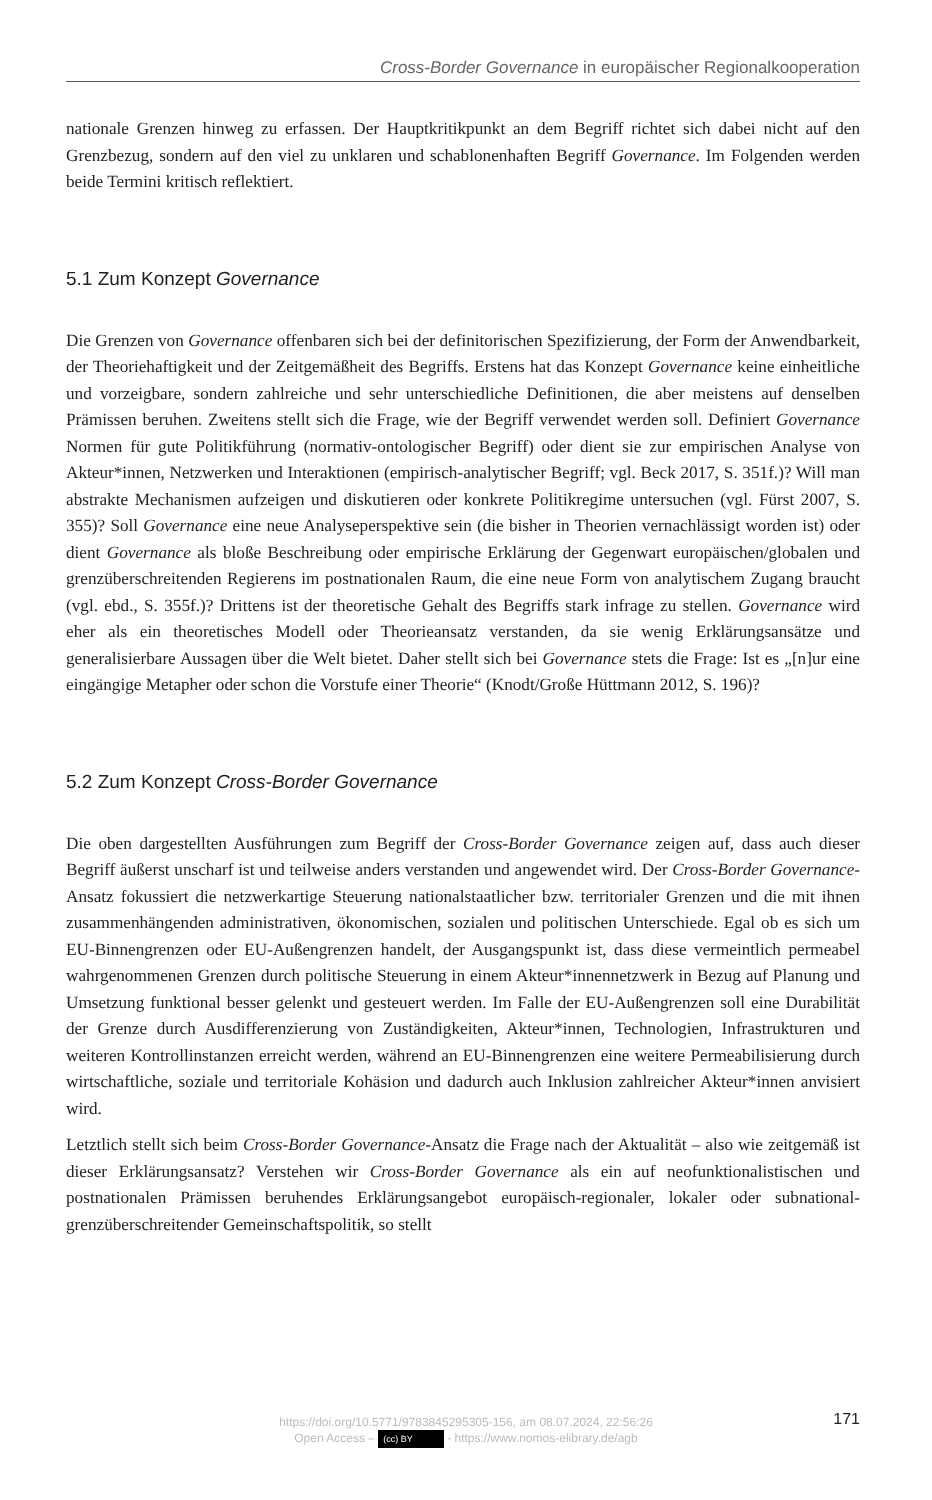Cross-Border Governance in europäischer Regionalkooperation
nationale Grenzen hinweg zu erfassen. Der Hauptkritikpunkt an dem Begriff richtet sich dabei nicht auf den Grenzbezug, sondern auf den viel zu unklaren und schablonenhaften Begriff Governance. Im Folgenden werden beide Termini kritisch reflektiert.
5.1 Zum Konzept Governance
Die Grenzen von Governance offenbaren sich bei der definitorischen Spezifizierung, der Form der Anwendbarkeit, der Theoriehaftigkeit und der Zeitgemäßheit des Begriffs. Erstens hat das Konzept Governance keine einheitliche und vorzeigbare, sondern zahlreiche und sehr unterschiedliche Definitionen, die aber meistens auf denselben Prämissen beruhen. Zweitens stellt sich die Frage, wie der Begriff verwendet werden soll. Definiert Governance Normen für gute Politikführung (normativ-ontologischer Begriff) oder dient sie zur empirischen Analyse von Akteur*innen, Netzwerken und Interaktionen (empirisch-analytischer Begriff; vgl. Beck 2017, S. 351f.)? Will man abstrakte Mechanismen aufzeigen und diskutieren oder konkrete Politikregime untersuchen (vgl. Fürst 2007, S. 355)? Soll Governance eine neue Analyseperspektive sein (die bisher in Theorien vernachlässigt worden ist) oder dient Governance als bloße Beschreibung oder empirische Erklärung der Gegenwart europäischen/globalen und grenzüberschreitenden Regierens im postnationalen Raum, die eine neue Form von analytischem Zugang braucht (vgl. ebd., S. 355f.)? Drittens ist der theoretische Gehalt des Begriffs stark infrage zu stellen. Governance wird eher als ein theoretisches Modell oder Theorieansatz verstanden, da sie wenig Erklärungsansätze und generalisierbare Aussagen über die Welt bietet. Daher stellt sich bei Governance stets die Frage: Ist es „[n]ur eine eingängige Metapher oder schon die Vorstufe einer Theorie“ (Knodt/Große Hüttmann 2012, S. 196)?
5.2 Zum Konzept Cross-Border Governance
Die oben dargestellten Ausführungen zum Begriff der Cross-Border Governance zeigen auf, dass auch dieser Begriff äußerst unscharf ist und teilweise anders verstanden und angewendet wird. Der Cross-Border Governance-Ansatz fokussiert die netzwerkartige Steuerung nationalstaatlicher bzw. territorialer Grenzen und die mit ihnen zusammenhängenden administrativen, ökonomischen, sozialen und politischen Unterschiede. Egal ob es sich um EU-Binnengrenzen oder EU-Außengrenzen handelt, der Ausgangspunkt ist, dass diese vermeintlich permeabel wahrgenommenen Grenzen durch politische Steuerung in einem Akteur*innennetzwerk in Bezug auf Planung und Umsetzung funktional besser gelenkt und gesteuert werden. Im Falle der EU-Außengrenzen soll eine Durabilität der Grenze durch Ausdifferenzierung von Zuständigkeiten, Akteur*innen, Technologien, Infrastrukturen und weiteren Kontrollinstanzen erreicht werden, während an EU-Binnengrenzen eine weitere Permeabilisierung durch wirtschaftliche, soziale und territoriale Kohäsion und dadurch auch Inklusion zahlreicher Akteur*innen anvisiert wird.
Letztlich stellt sich beim Cross-Border Governance-Ansatz die Frage nach der Aktualität – also wie zeitgemäß ist dieser Erklärungsansatz? Verstehen wir Cross-Border Governance als ein auf neofunktionalistischen und postnationalen Prämissen beruhendes Erklärungsangebot europäisch-regionaler, lokaler oder subnational-grenzüberschreitender Gemeinschaftspolitik, so stellt
https://doi.org/10.5771/9783845295305-156, am 08.07.2024, 22:56:26
Open Access – (cc) BY - https://www.nomos-elibrary.de/agb
171